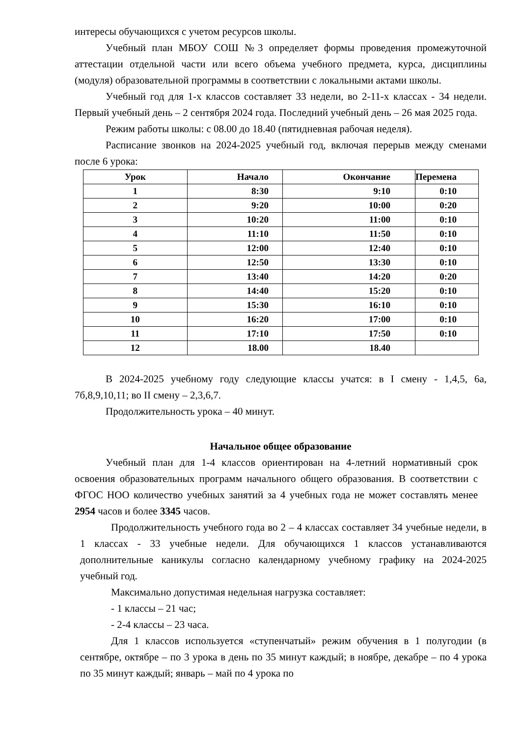интересы обучающихся с учетом ресурсов школы.
Учебный план МБОУ СОШ №3 определяет формы проведения промежуточной аттестации отдельной части или всего объема учебного предмета, курса, дисциплины (модуля) образовательной программы в соответствии с локальными актами школы.
Учебный год для 1-х классов составляет 33 недели, во 2-11-х классах - 34 недели. Первый учебный день – 2 сентября 2024 года. Последний учебный день – 26 мая 2025 года.
Режим работы школы: с 08.00 до 18.40 (пятидневная рабочая неделя).
Расписание звонков на 2024-2025 учебный год, включая перерыв между сменами после 6 урока:
| Урок | Начало | Окончание | Перемена |
| --- | --- | --- | --- |
| 1 | 8:30 | 9:10 | 0:10 |
| 2 | 9:20 | 10:00 | 0:20 |
| 3 | 10:20 | 11:00 | 0:10 |
| 4 | 11:10 | 11:50 | 0:10 |
| 5 | 12:00 | 12:40 | 0:10 |
| 6 | 12:50 | 13:30 | 0:10 |
| 7 | 13:40 | 14:20 | 0:20 |
| 8 | 14:40 | 15:20 | 0:10 |
| 9 | 15:30 | 16:10 | 0:10 |
| 10 | 16:20 | 17:00 | 0:10 |
| 11 | 17:10 | 17:50 | 0:10 |
| 12 | 18.00 | 18.40 | |
В 2024-2025 учебному году следующие классы учатся: в I смену - 1,4,5, 6а, 7б,8,9,10,11; во II смену – 2,3,6,7.
Продолжительность урока – 40 минут.
Начальное общее образование
Учебный план для 1-4 классов ориентирован на 4-летний нормативный срок освоения образовательных программ начального общего образования. В соответствии с ФГОС НОО количество учебных занятий за 4 учебных года не может составлять менее 2954 часов и более 3345 часов.
Продолжительность учебного года во 2 – 4 классах составляет 34 учебные недели, в 1 классах - 33 учебные недели. Для обучающихся 1 классов устанавливаются дополнительные каникулы согласно календарному учебному графику на 2024-2025 учебный год.
Максимально допустимая недельная нагрузка составляет:
- 1 классы – 21 час;
- 2-4 классы – 23 часа.
Для 1 классов используется «ступенчатый» режим обучения в 1 полугодии (в сентябре, октябре – по 3 урока в день по 35 минут каждый; в ноябре, декабре – по 4 урока по 35 минут каждый; январь – май по 4 урока по